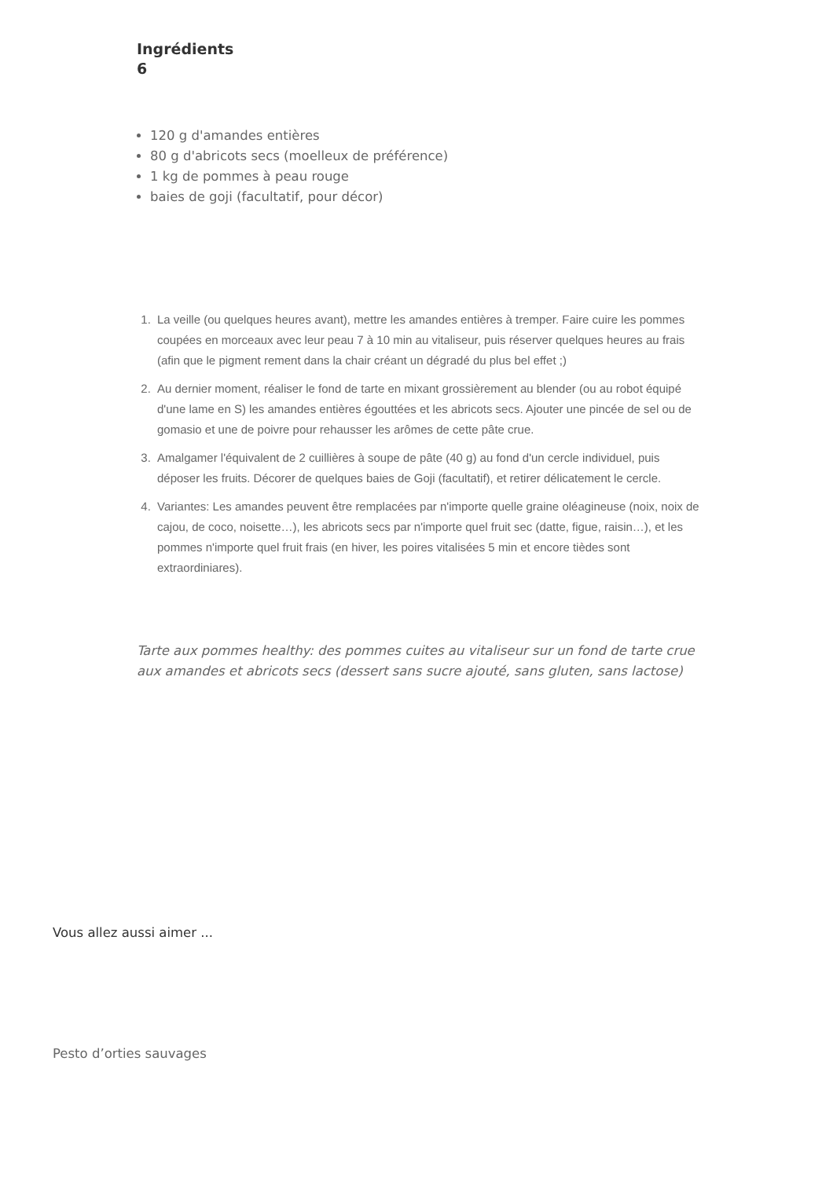Ingrédients
6
120 g d'amandes entières
80 g d'abricots secs (moelleux de préférence)
1 kg de pommes à peau rouge
baies de goji (facultatif, pour décor)
1. La veille (ou quelques heures avant), mettre les amandes entières à tremper. Faire cuire les pommes coupées en morceaux avec leur peau 7 à 10 min au vitaliseur, puis réserver quelques heures au frais (afin que le pigment rement dans la chair créant un dégradé du plus bel effet ;)
2. Au dernier moment, réaliser le fond de tarte en mixant grossièrement au blender (ou au robot équipé d'une lame en S) les amandes entières égouttées et les abricots secs. Ajouter une pincée de sel ou de gomasio et une de poivre pour rehausser les arômes de cette pâte crue.
3. Amalgamer l'équivalent de 2 cuillières à soupe de pâte (40 g) au fond d'un cercle individuel, puis déposer les fruits. Décorer de quelques baies de Goji (facultatif), et retirer délicatement le cercle.
4. Variantes: Les amandes peuvent être remplacées par n'importe quelle graine oléagineuse (noix, noix de cajou, de coco, noisette…), les abricots secs par n'importe quel fruit sec (datte, figue, raisin…), et les pommes n'importe quel fruit frais (en hiver, les poires vitalisées 5 min et encore tièdes sont extraordiniares).
Tarte aux pommes healthy: des pommes cuites au vitaliseur sur un fond de tarte crue aux amandes et abricots secs (dessert sans sucre ajouté, sans gluten, sans lactose)
Vous allez aussi aimer ...
Pesto d’orties sauvages